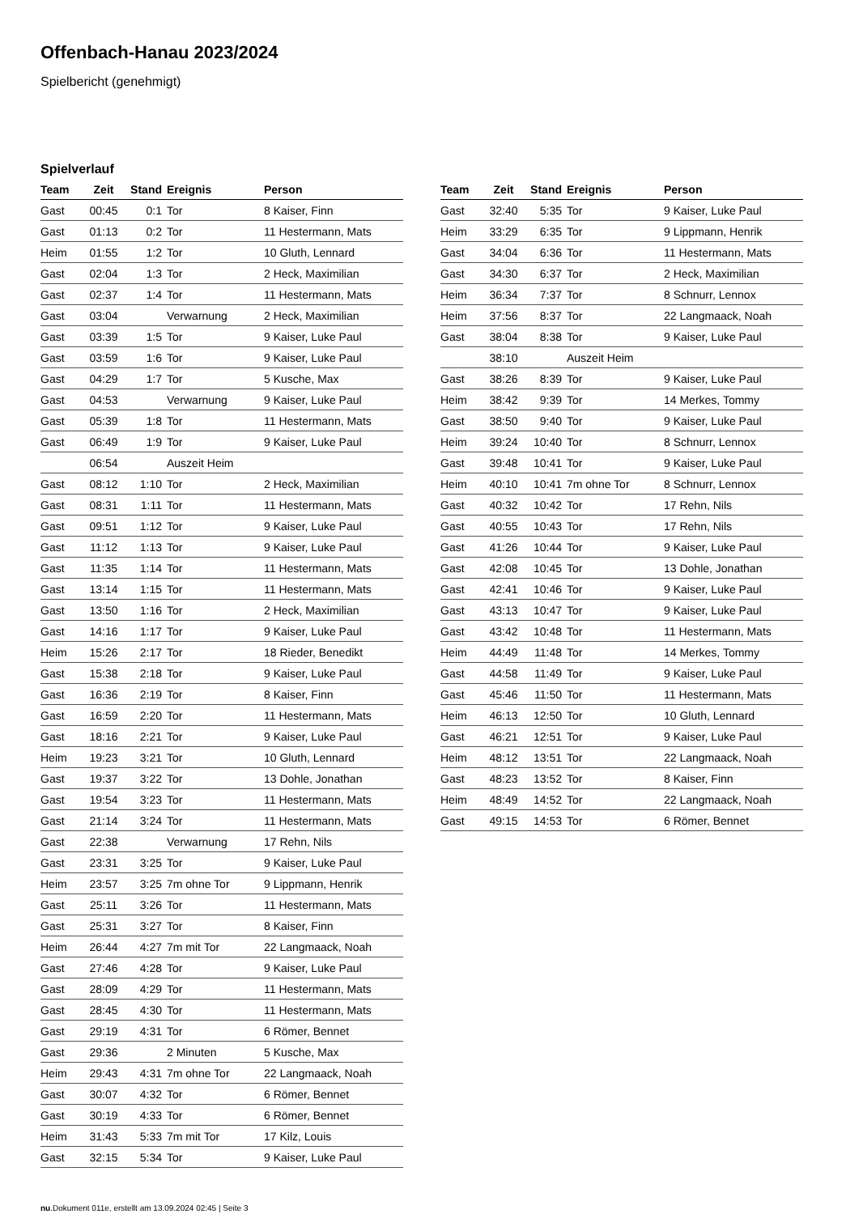Offenbach-Hanau 2023/2024
Spielbericht (genehmigt)
Spielverlauf
| Team | Zeit | Stand | Ereignis | Person |
| --- | --- | --- | --- | --- |
| Gast | 00:45 | 0:1 | Tor | 8 Kaiser, Finn |
| Gast | 01:13 | 0:2 | Tor | 11 Hestermann, Mats |
| Heim | 01:55 | 1:2 | Tor | 10 Gluth, Lennard |
| Gast | 02:04 | 1:3 | Tor | 2 Heck, Maximilian |
| Gast | 02:37 | 1:4 | Tor | 11 Hestermann, Mats |
| Gast | 03:04 | | Verwarnung | 2 Heck, Maximilian |
| Gast | 03:39 | 1:5 | Tor | 9 Kaiser, Luke Paul |
| Gast | 03:59 | 1:6 | Tor | 9 Kaiser, Luke Paul |
| Gast | 04:29 | 1:7 | Tor | 5 Kusche, Max |
| Gast | 04:53 | | Verwarnung | 9 Kaiser, Luke Paul |
| Gast | 05:39 | 1:8 | Tor | 11 Hestermann, Mats |
| Gast | 06:49 | 1:9 | Tor | 9 Kaiser, Luke Paul |
| | 06:54 | | Auszeit Heim | |
| Gast | 08:12 | 1:10 | Tor | 2 Heck, Maximilian |
| Gast | 08:31 | 1:11 | Tor | 11 Hestermann, Mats |
| Gast | 09:51 | 1:12 | Tor | 9 Kaiser, Luke Paul |
| Gast | 11:12 | 1:13 | Tor | 9 Kaiser, Luke Paul |
| Gast | 11:35 | 1:14 | Tor | 11 Hestermann, Mats |
| Gast | 13:14 | 1:15 | Tor | 11 Hestermann, Mats |
| Gast | 13:50 | 1:16 | Tor | 2 Heck, Maximilian |
| Gast | 14:16 | 1:17 | Tor | 9 Kaiser, Luke Paul |
| Heim | 15:26 | 2:17 | Tor | 18 Rieder, Benedikt |
| Gast | 15:38 | 2:18 | Tor | 9 Kaiser, Luke Paul |
| Gast | 16:36 | 2:19 | Tor | 8 Kaiser, Finn |
| Gast | 16:59 | 2:20 | Tor | 11 Hestermann, Mats |
| Gast | 18:16 | 2:21 | Tor | 9 Kaiser, Luke Paul |
| Heim | 19:23 | 3:21 | Tor | 10 Gluth, Lennard |
| Gast | 19:37 | 3:22 | Tor | 13 Dohle, Jonathan |
| Gast | 19:54 | 3:23 | Tor | 11 Hestermann, Mats |
| Gast | 21:14 | 3:24 | Tor | 11 Hestermann, Mats |
| Gast | 22:38 | | Verwarnung | 17 Rehn, Nils |
| Gast | 23:31 | 3:25 | Tor | 9 Kaiser, Luke Paul |
| Heim | 23:57 | 3:25 | 7m ohne Tor | 9 Lippmann, Henrik |
| Gast | 25:11 | 3:26 | Tor | 11 Hestermann, Mats |
| Gast | 25:31 | 3:27 | Tor | 8 Kaiser, Finn |
| Heim | 26:44 | 4:27 | 7m mit Tor | 22 Langmaack, Noah |
| Gast | 27:46 | 4:28 | Tor | 9 Kaiser, Luke Paul |
| Gast | 28:09 | 4:29 | Tor | 11 Hestermann, Mats |
| Gast | 28:45 | 4:30 | Tor | 11 Hestermann, Mats |
| Gast | 29:19 | 4:31 | Tor | 6 Römer, Bennet |
| Gast | 29:36 | | 2 Minuten | 5 Kusche, Max |
| Heim | 29:43 | 4:31 | 7m ohne Tor | 22 Langmaack, Noah |
| Gast | 30:07 | 4:32 | Tor | 6 Römer, Bennet |
| Gast | 30:19 | 4:33 | Tor | 6 Römer, Bennet |
| Heim | 31:43 | 5:33 | 7m mit Tor | 17 Kilz, Louis |
| Gast | 32:15 | 5:34 | Tor | 9 Kaiser, Luke Paul |
| Team | Zeit | Stand | Ereignis | Person |
| --- | --- | --- | --- | --- |
| Gast | 32:40 | 5:35 | Tor | 9 Kaiser, Luke Paul |
| Heim | 33:29 | 6:35 | Tor | 9 Lippmann, Henrik |
| Gast | 34:04 | 6:36 | Tor | 11 Hestermann, Mats |
| Gast | 34:30 | 6:37 | Tor | 2 Heck, Maximilian |
| Heim | 36:34 | 7:37 | Tor | 8 Schnurr, Lennox |
| Heim | 37:56 | 8:37 | Tor | 22 Langmaack, Noah |
| Gast | 38:04 | 8:38 | Tor | 9 Kaiser, Luke Paul |
| | 38:10 | | Auszeit Heim | |
| Gast | 38:26 | 8:39 | Tor | 9 Kaiser, Luke Paul |
| Heim | 38:42 | 9:39 | Tor | 14 Merkes, Tommy |
| Gast | 38:50 | 9:40 | Tor | 9 Kaiser, Luke Paul |
| Heim | 39:24 | 10:40 | Tor | 8 Schnurr, Lennox |
| Gast | 39:48 | 10:41 | Tor | 9 Kaiser, Luke Paul |
| Heim | 40:10 | 10:41 | 7m ohne Tor | 8 Schnurr, Lennox |
| Gast | 40:32 | 10:42 | Tor | 17 Rehn, Nils |
| Gast | 40:55 | 10:43 | Tor | 17 Rehn, Nils |
| Gast | 41:26 | 10:44 | Tor | 9 Kaiser, Luke Paul |
| Gast | 42:08 | 10:45 | Tor | 13 Dohle, Jonathan |
| Gast | 42:41 | 10:46 | Tor | 9 Kaiser, Luke Paul |
| Gast | 43:13 | 10:47 | Tor | 9 Kaiser, Luke Paul |
| Gast | 43:42 | 10:48 | Tor | 11 Hestermann, Mats |
| Heim | 44:49 | 11:48 | Tor | 14 Merkes, Tommy |
| Gast | 44:58 | 11:49 | Tor | 9 Kaiser, Luke Paul |
| Gast | 45:46 | 11:50 | Tor | 11 Hestermann, Mats |
| Heim | 46:13 | 12:50 | Tor | 10 Gluth, Lennard |
| Gast | 46:21 | 12:51 | Tor | 9 Kaiser, Luke Paul |
| Heim | 48:12 | 13:51 | Tor | 22 Langmaack, Noah |
| Gast | 48:23 | 13:52 | Tor | 8 Kaiser, Finn |
| Heim | 48:49 | 14:52 | Tor | 22 Langmaack, Noah |
| Gast | 49:15 | 14:53 | Tor | 6 Römer, Bennet |
nu.Dokument 011e, erstellt am 13.09.2024 02:45 | Seite 3